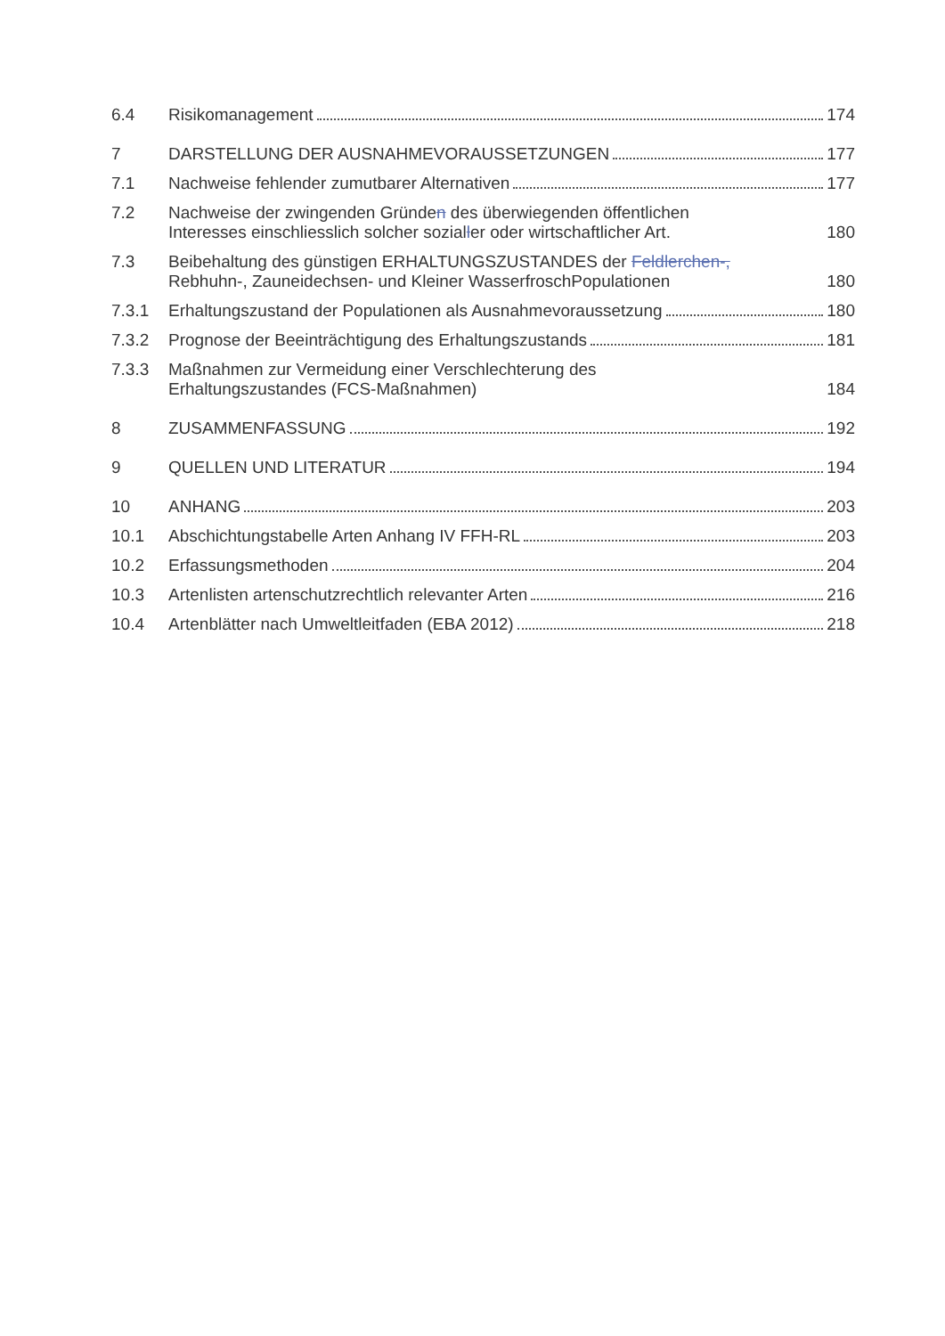6.4
Risikomanagement 174
7
DARSTELLUNG DER AUSNAHMEVORAUSSETZUNGEN 177
7.1
Nachweise fehlender zumutbarer Alternativen 177
7.2
Nachweise der zwingenden Gründen des überwiegenden öffentlichen Interesses einschliesslich solcher sozialler oder wirtschaftlicher Art. 180
7.3
Beibehaltung des günstigen ERHALTUNGSZUSTANDES der Feldlerchen-, Rebhuhn-, Zauneidechsen- und Kleiner WasserfroschPopulationen 180
7.3.1
Erhaltungszustand der Populationen als Ausnahmevoraussetzung 180
7.3.2
Prognose der Beeinträchtigung des Erhaltungszustands 181
7.3.3
Maßnahmen zur Vermeidung einer Verschlechterung des Erhaltungszustandes (FCS-Maßnahmen) 184
8
ZUSAMMENFASSUNG 192
9
QUELLEN UND LITERATUR 194
10
ANHANG 203
10.1
Abschichtungstabelle Arten Anhang IV FFH-RL 203
10.2
Erfassungsmethoden 204
10.3
Artenlisten artenschutzrechtlich relevanter Arten 216
10.4
Artenblätter nach Umweltleitfaden (EBA 2012) 218